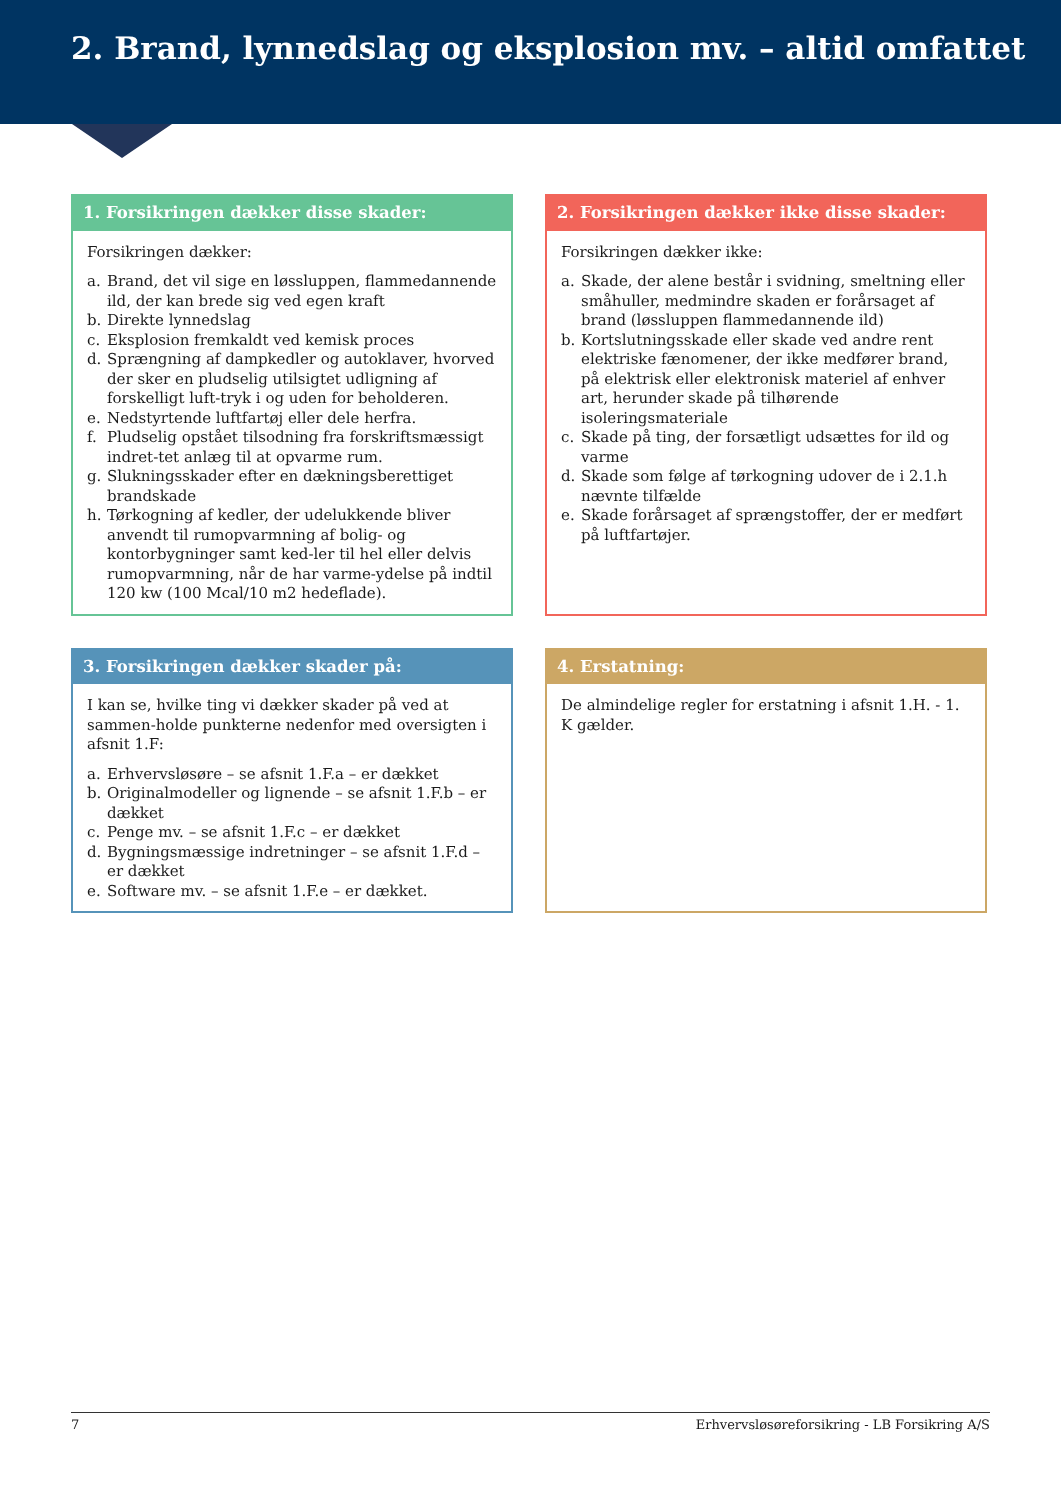2. Brand, lynnedslag og eksplosion mv. – altid omfattet
1. Forsikringen dækker disse skader:
Forsikringen dækker:
a. Brand, det vil sige en løssluppen, flammedannende ild, der kan brede sig ved egen kraft
b. Direkte lynnedslag
c. Eksplosion fremkaldt ved kemisk proces
d. Sprængning af dampkedler og autoklaver, hvorved der sker en pludselig utilsigtet udligning af forskelligt luft-tryk i og uden for beholderen.
e. Nedstyrtende luftfartøj eller dele herfra.
f. Pludselig opstået tilsodning fra forskriftsmæssigt indret-tet anlæg til at opvarme rum.
g. Slukningsskader efter en dækningsberettiget brandskade
h. Tørkogning af kedler, der udelukkende bliver anvendt til rumopvarmning af bolig- og kontorbygninger samt ked-ler til hel eller delvis rumopvarmning, når de har varme-ydelse på indtil 120 kw (100 Mcal/10 m2 hedeflade).
2. Forsikringen dækker ikke disse skader:
Forsikringen dækker ikke:
a. Skade, der alene består i svidning, smeltning eller småhuller, medmindre skaden er forårsaget af brand (løssluppen flammedannende ild)
b. Kortslutningsskade eller skade ved andre rent elektriske fænomener, der ikke medfører brand, på elektrisk eller elektronisk materiel af enhver art, herunder skade på tilhørende isoleringsmateriale
c. Skade på ting, der forsætligt udsættes for ild og varme
d. Skade som følge af tørkogning udover de i 2.1.h nævnte tilfælde
e. Skade forårsaget af sprængstoffer, der er medført på luftfartøjer.
3. Forsikringen dækker skader på:
I kan se, hvilke ting vi dækker skader på ved at sammen-holde punkterne nedenfor med oversigten i afsnit 1.F:
a. Erhvervsløsøre – se afsnit 1.F.a – er dækket
b. Originalmodeller og lignende – se afsnit 1.F.b – er dækket
c. Penge mv. – se afsnit 1.F.c – er dækket
d. Bygningsmæssige indretninger – se afsnit 1.F.d – er dækket
e. Software mv. – se afsnit 1.F.e – er dækket.
4. Erstatning:
De almindelige regler for erstatning i afsnit 1.H. - 1. K gælder.
7 Erhvervsløsøreforsikring - LB Forsikring A/S